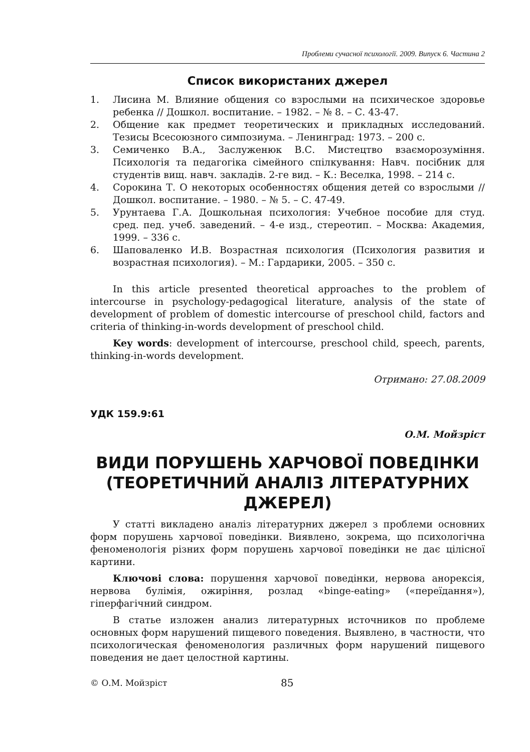Проблеми сучасної психології. 2009. Випуск 6. Частина 2
Список використаних джерел
1. Лисина М. Влияние общения со взрослыми на психическое здоровье ребенка // Дошкол. воспитание. – 1982. – № 8. – С. 43-47.
2. Общение как предмет теоретических и прикладных исследований. Тезисы Всесоюзного симпозиума. – Ленинград: 1973. – 200 с.
3. Семиченко В.А., Заслуженюк В.С. Мистецтво взаєморозуміння. Психологія та педагогіка сімейного спілкування: Навч. посібник для студентів вищ. навч. закладів. 2-ге вид. – К.: Веселка, 1998. – 214 с.
4. Сорокина Т. О некоторых особенностях общения детей со взрослыми // Дошкол. воспитание. – 1980. – № 5. – С. 47-49.
5. Урунтаева Г.А. Дошкольная психология: Учебное пособие для студ. сред. пед. учеб. заведений. – 4-е изд., стереотип. – Москва: Академия, 1999. – 336 с.
6. Шаповаленко И.В. Возрастная психология (Психология развития и возрастная психология). – М.: Гардарики, 2005. – 350 с.
In this article presented theoretical approaches to the problem of intercourse in psychology-pedagogical literature, analysis of the state of development of problem of domestic intercourse of preschool child, factors and criteria of thinking-in-words development of preschool child.
Key words: development of intercourse, preschool child, speech, parents, thinking-in-words development.
Отримано: 27.08.2009
УДК 159.9:61
О.М. Мойзріст
ВИДИ ПОРУШЕНЬ ХАРЧОВОЇ ПОВЕДІНКИ (ТЕОРЕТИЧНИЙ АНАЛІЗ ЛІТЕРАТУРНИХ ДЖЕРЕЛ)
У статті викладено аналіз літературних джерел з проблеми основних форм порушень харчової поведінки. Виявлено, зокрема, що психологічна феноменологія різних форм порушень харчової поведінки не дає цілісної картини.
Ключові слова: порушення харчової поведінки, нервова анорексія, нервова булімія, ожиріння, розлад «binge-eating» («переїдання»), гіперфагічний синдром.
В статье изложен анализ литературных источников по проблеме основных форм нарушений пищевого поведения. Выявлено, в частности, что психологическая феноменология различных форм нарушений пищевого поведения не дает целостной картины.
© О.М. Мойзріст 85